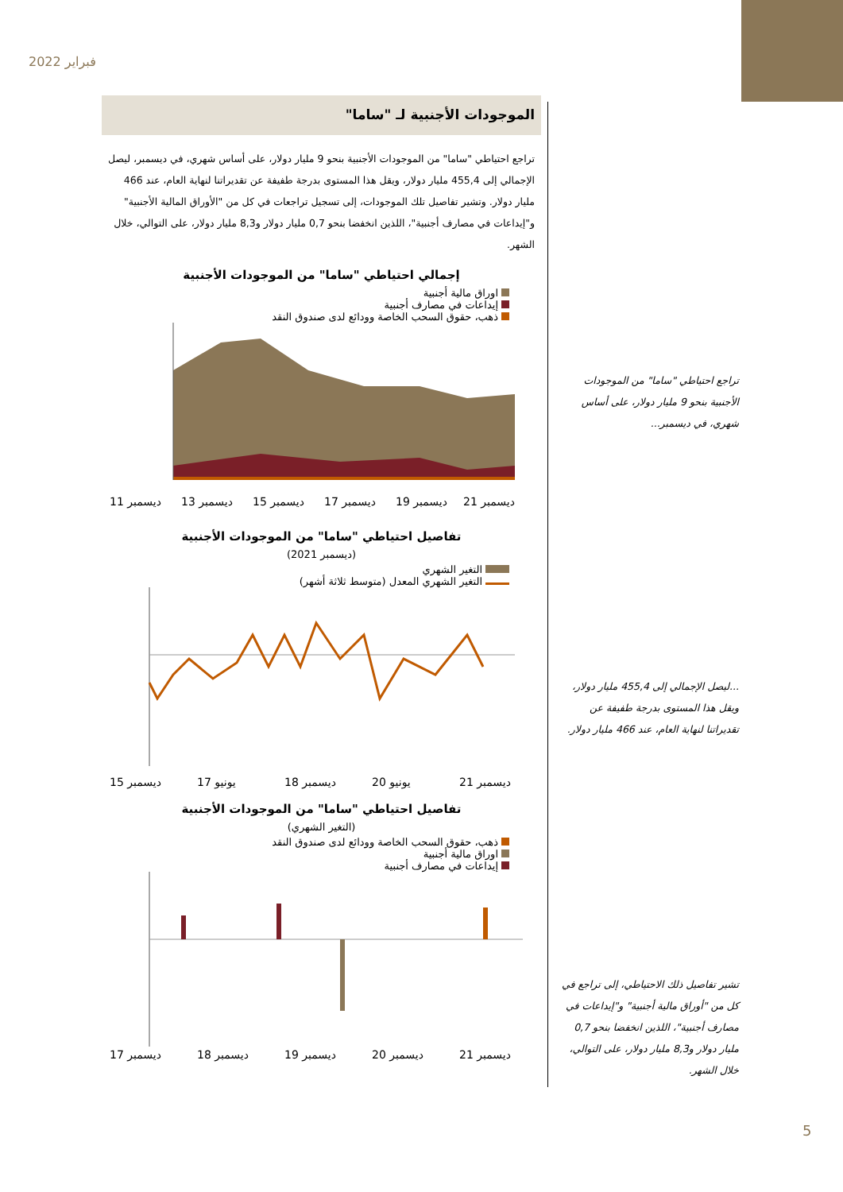فبراير 2022
الموجودات الأجنبية لـ "ساما"
تراجع احتياطي "ساما" من الموجودات الأجنبية بنحو 9 مليار دولار، على أساس شهري، في ديسمبر، ليصل الإجمالي إلى 455,4 مليار دولار، ويقل هذا المستوى بدرجة طفيفة عن تقديراتنا لنهاية العام، عند 466 مليار دولار. وتشير تفاصيل تلك الموجودات، إلى تسجيل تراجعات في كل من "الأوراق المالية الأجنبية" و"إيداعات في مصارف أجنبية"، اللذين انخفضا بنحو 0,7 مليار دولار و8,3 مليار دولار، على التوالي، خلال الشهر.
إجمالي احتياطي "ساما" من الموجودات الأجنبية
اوراق مالية أجنبية
إيداعات في مصارف أجنبية
ذهب، حقوق السحب الخاصة وودائع لدى صندوق النقد
ديسمبر 11
ديسمبر 13
ديسمبر 15
ديسمبر 17
ديسمبر 19
ديسمبر 21
تفاصيل احتياطي "ساما" من الموجودات الأجنبية
(ديسمبر 2021)
التغير الشهري
التغير الشهري المعدل (متوسط ثلاثة أشهر)
ديسمبر 15
يونيو 17
ديسمبر 18
يونيو 20
ديسمبر 21
تفاصيل احتياطي "ساما" من الموجودات الأجنبية
(التغير الشهري)
ذهب، حقوق السحب الخاصة وودائع لدى صندوق النقد
اوراق مالية أجنبية
إيداعات في مصارف أجنبية
ديسمبر 17
ديسمبر 18
ديسمبر 19
ديسمبر 20
ديسمبر 21
تراجع احتياطي "ساما" من الموجودات الأجنبية بنحو 9 مليار دولار، على أساس شهري، في ديسمبر...
...ليصل الإجمالي إلى 455,4 مليار دولار، ويقل هذا المستوى بدرجة طفيفة عن تقديراتنا لنهاية العام، عند 466 مليار دولار.
تشير تفاصيل ذلك الاحتياطي، إلى تراجع في كل من "أوراق مالية أجنبية" و"إيداعات في مصارف أجنبية"، اللذين انخفضا بنحو 0,7 مليار دولار و8,3 مليار دولار، على التوالي، خلال الشهر.
5